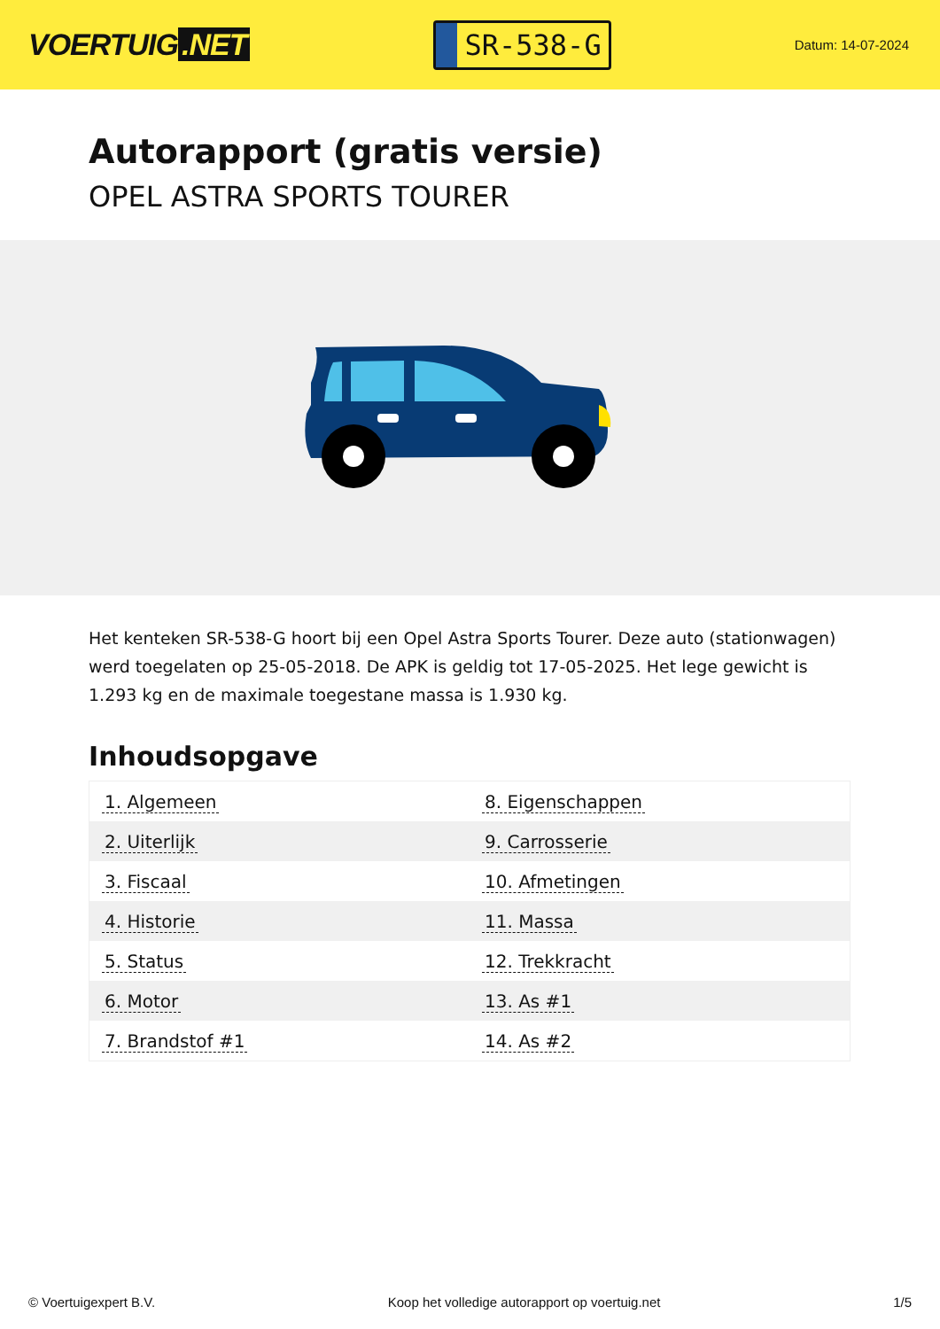VOERTUIG.NET
SR-538-G
Datum: 14-07-2024
Autorapport (gratis versie)
OPEL ASTRA SPORTS TOURER
Het kenteken SR-538-G hoort bij een Opel Astra Sports Tourer. Deze auto (stationwagen) werd toegelaten op 25-05-2018. De APK is geldig tot 17-05-2025. Het lege gewicht is 1.293 kg en de maximale toegestane massa is 1.930 kg.
Inhoudsopgave
| 1. Algemeen | 8. Eigenschappen |
| 2. Uiterlijk | 9. Carrosserie |
| 3. Fiscaal | 10. Afmetingen |
| 4. Historie | 11. Massa |
| 5. Status | 12. Trekkracht |
| 6. Motor | 13. As #1 |
| 7. Brandstof #1 | 14. As #2 |
© Voertuigexpert B.V. Koop het volledige autorapport op voertuig.net 1/5